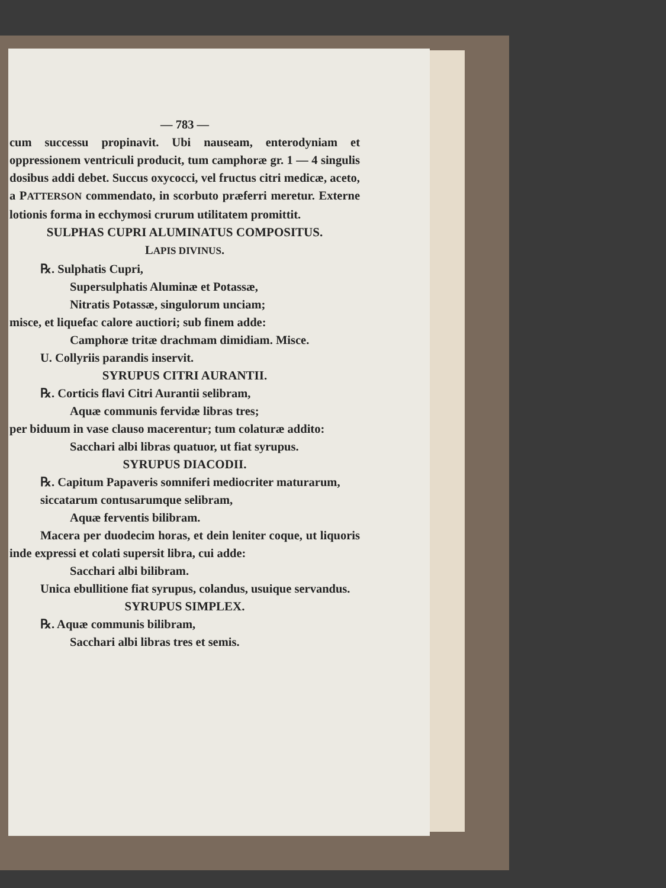— 783 —
cum successu propinavit. Ubi nauseam, enterodyniam et oppressionem ventriculi producit, tum camphoræ gr. 1 — 4 singulis dosibus addi debet. Succus oxycocci, vel fructus citri medicæ, aceto, a PATTERSON commendato, in scorbuto præferri meretur. Externe lotionis forma in ecchymosi crurum utilitatem promittit.
SULPHAS CUPRI ALUMINATUS COMPOSITUS.
LAPIS DIVINUS.
℞. Sulphatis Cupri,
Supersulphatis Aluminæ et Potassæ,
Nitratis Potassæ, singulorum unciam;
misce, et liquefac calore auctiori; sub finem adde:
Camphoræ tritæ drachmam dimidiam. Misce.
U. Collyriis parandis inservit.
SYRUPUS CITRI AURANTII.
℞. Corticis flavi Citri Aurantii selibram,
Aquæ communis fervidæ libras tres;
per biduum in vase clauso macerentur; tum colaturæ addito:
Sacchari albi libras quatuor, ut fiat syrupus.
SYRUPUS DIACODII.
℞. Capitum Papaveris somniferi mediocriter maturarum, siccatarum contusarumque selibram,
Aquæ ferventis bilibram.
Macera per duodecim horas, et dein leniter coque, ut liquoris inde expressi et colati supersit libra, cui adde:
Sacchari albi bilibram.
Unica ebullitione fiat syrupus, colandus, usuique servandus.
SYRUPUS SIMPLEX.
℞. Aquæ communis bilibram,
Sacchari albi libras tres et semis.